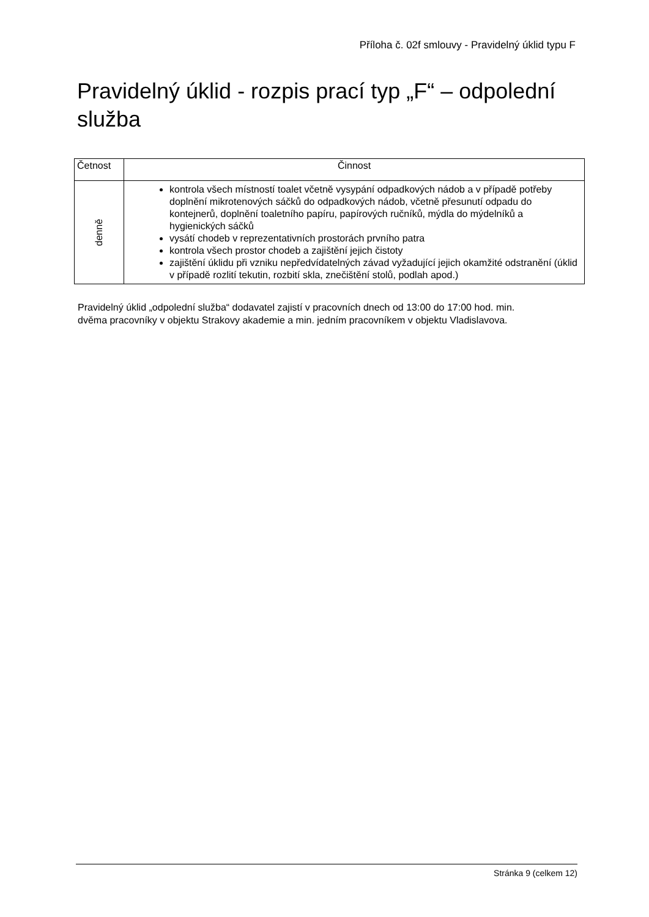Příloha č. 02f smlouvy - Pravidelný úklid typu F
Pravidelný úklid - rozpis prací typ „F“ – odpolední služba
| Četnost | Činnost |
| --- | --- |
| denně | kontrola všech místností toalet včetně vysypání odpadkových nádob a v případě potřeby doplnění mikrotenových sáčků do odpadkových nádob, včetně přesunutí odpadu do kontejnerů, doplnění toaletního papíru, papírových ručníků, mýdla do mýdelníků a hygienických sáčků vysátí chodeb v reprezentativních prostorách prvního patra kontrola všech prostor chodeb a zajištění jejich čistoty zajištění úklidu při vzniku nepředvídatelných závad vyžadující jejich okamžité odstranění (úklid v případě rozlití tekutin, rozbití skla, znečištění stolů, podlah apod.) |
Pravidelný úklid „odpolední služba“ dodavatel zajistí v pracovních dnech od 13:00 do 17:00 hod. min.
dvěma pracovníky v objektu Strakovy akademie a min. jedním pracovníkem v objektu Vladislavova.
Stránka 9 (celkem 12)